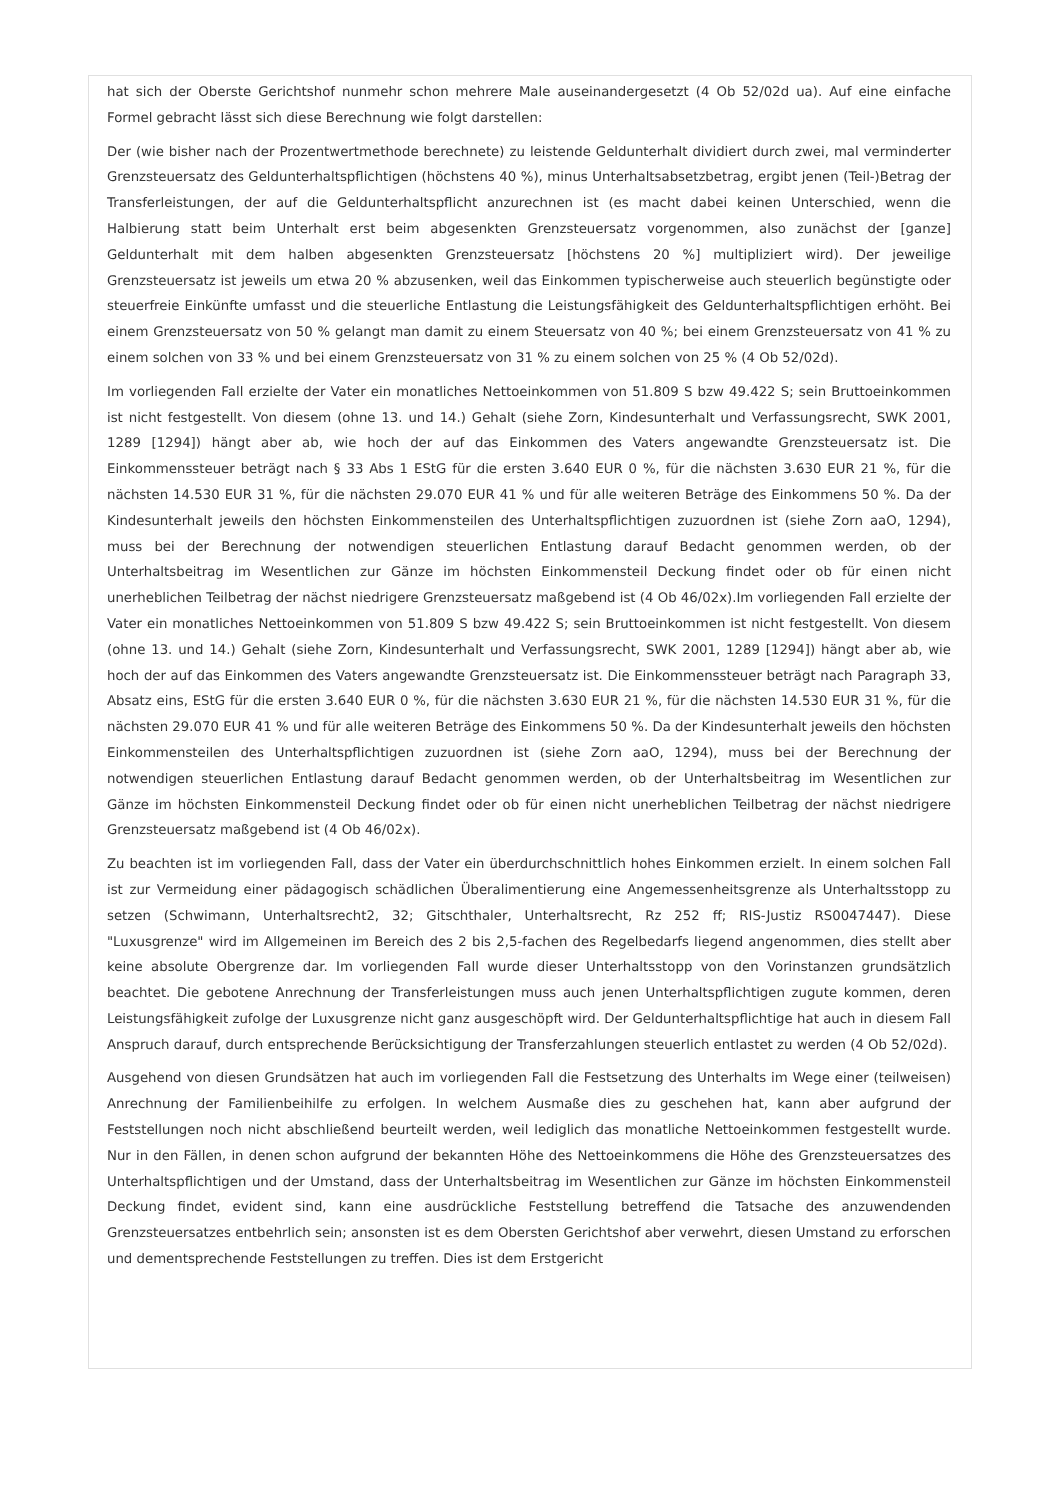hat sich der Oberste Gerichtshof nunmehr schon mehrere Male auseinandergesetzt (4 Ob 52/02d ua). Auf eine einfache Formel gebracht lässt sich diese Berechnung wie folgt darstellen:
Der (wie bisher nach der Prozentwertmethode berechnete) zu leistende Geldunterhalt dividiert durch zwei, mal verminderter Grenzsteuersatz des Geldunterhaltspflichtigen (höchstens 40 %), minus Unterhaltsabsetzbetrag, ergibt jenen (Teil-)Betrag der Transferleistungen, der auf die Geldunterhaltspflicht anzurechnen ist (es macht dabei keinen Unterschied, wenn die Halbierung statt beim Unterhalt erst beim abgesenkten Grenzsteuersatz vorgenommen, also zunächst der [ganze] Geldunterhalt mit dem halben abgesenkten Grenzsteuersatz [höchstens 20 %] multipliziert wird). Der jeweilige Grenzsteuersatz ist jeweils um etwa 20 % abzusenken, weil das Einkommen typischerweise auch steuerlich begünstigte oder steuerfreie Einkünfte umfasst und die steuerliche Entlastung die Leistungsfähigkeit des Geldunterhaltspflichtigen erhöht. Bei einem Grenzsteuersatz von 50 % gelangt man damit zu einem Steuersatz von 40 %; bei einem Grenzsteuersatz von 41 % zu einem solchen von 33 % und bei einem Grenzsteuersatz von 31 % zu einem solchen von 25 % (4 Ob 52/02d).
Im vorliegenden Fall erzielte der Vater ein monatliches Nettoeinkommen von 51.809 S bzw 49.422 S; sein Bruttoeinkommen ist nicht festgestellt. Von diesem (ohne 13. und 14.) Gehalt (siehe Zorn, Kindesunterhalt und Verfassungsrecht, SWK 2001, 1289 [1294]) hängt aber ab, wie hoch der auf das Einkommen des Vaters angewandte Grenzsteuersatz ist. Die Einkommenssteuer beträgt nach § 33 Abs 1 EStG für die ersten 3.640 EUR 0 %, für die nächsten 3.630 EUR 21 %, für die nächsten 14.530 EUR 31 %, für die nächsten 29.070 EUR 41 % und für alle weiteren Beträge des Einkommens 50 %. Da der Kindesunterhalt jeweils den höchsten Einkommensteilen des Unterhaltspflichtigen zuzuordnen ist (siehe Zorn aaO, 1294), muss bei der Berechnung der notwendigen steuerlichen Entlastung darauf Bedacht genommen werden, ob der Unterhaltsbeitrag im Wesentlichen zur Gänze im höchsten Einkommensteil Deckung findet oder ob für einen nicht unerheblichen Teilbetrag der nächst niedrigere Grenzsteuersatz maßgebend ist (4 Ob 46/02x).Im vorliegenden Fall erzielte der Vater ein monatliches Nettoeinkommen von 51.809 S bzw 49.422 S; sein Bruttoeinkommen ist nicht festgestellt. Von diesem (ohne 13. und 14.) Gehalt (siehe Zorn, Kindesunterhalt und Verfassungsrecht, SWK 2001, 1289 [1294]) hängt aber ab, wie hoch der auf das Einkommen des Vaters angewandte Grenzsteuersatz ist. Die Einkommenssteuer beträgt nach Paragraph 33, Absatz eins, EStG für die ersten 3.640 EUR 0 %, für die nächsten 3.630 EUR 21 %, für die nächsten 14.530 EUR 31 %, für die nächsten 29.070 EUR 41 % und für alle weiteren Beträge des Einkommens 50 %. Da der Kindesunterhalt jeweils den höchsten Einkommensteilen des Unterhaltspflichtigen zuzuordnen ist (siehe Zorn aaO, 1294), muss bei der Berechnung der notwendigen steuerlichen Entlastung darauf Bedacht genommen werden, ob der Unterhaltsbeitrag im Wesentlichen zur Gänze im höchsten Einkommensteil Deckung findet oder ob für einen nicht unerheblichen Teilbetrag der nächst niedrigere Grenzsteuersatz maßgebend ist (4 Ob 46/02x).
Zu beachten ist im vorliegenden Fall, dass der Vater ein überdurchschnittlich hohes Einkommen erzielt. In einem solchen Fall ist zur Vermeidung einer pädagogisch schädlichen Überalimentierung eine Angemessenheitsgrenze als Unterhaltsstopp zu setzen (Schwimann, Unterhaltsrecht2, 32; Gitschthaler, Unterhaltsrecht, Rz 252 ff; RIS-Justiz RS0047447). Diese "Luxusgrenze" wird im Allgemeinen im Bereich des 2 bis 2,5-fachen des Regelbedarfs liegend angenommen, dies stellt aber keine absolute Obergrenze dar. Im vorliegenden Fall wurde dieser Unterhaltsstopp von den Vorinstanzen grundsätzlich beachtet. Die gebotene Anrechnung der Transferleistungen muss auch jenen Unterhaltspflichtigen zugute kommen, deren Leistungsfähigkeit zufolge der Luxusgrenze nicht ganz ausgeschöpft wird. Der Geldunterhaltspflichtige hat auch in diesem Fall Anspruch darauf, durch entsprechende Berücksichtigung der Transferzahlungen steuerlich entlastet zu werden (4 Ob 52/02d).
Ausgehend von diesen Grundsätzen hat auch im vorliegenden Fall die Festsetzung des Unterhalts im Wege einer (teilweisen) Anrechnung der Familienbeihilfe zu erfolgen. In welchem Ausmaße dies zu geschehen hat, kann aber aufgrund der Feststellungen noch nicht abschließend beurteilt werden, weil lediglich das monatliche Nettoeinkommen festgestellt wurde. Nur in den Fällen, in denen schon aufgrund der bekannten Höhe des Nettoeinkommens die Höhe des Grenzsteuersatzes des Unterhaltspflichtigen und der Umstand, dass der Unterhaltsbeitrag im Wesentlichen zur Gänze im höchsten Einkommensteil Deckung findet, evident sind, kann eine ausdrückliche Feststellung betreffend die Tatsache des anzuwendenden Grenzsteuersatzes entbehrlich sein; ansonsten ist es dem Obersten Gerichtshof aber verwehrt, diesen Umstand zu erforschen und dementsprechende Feststellungen zu treffen. Dies ist dem Erstgericht